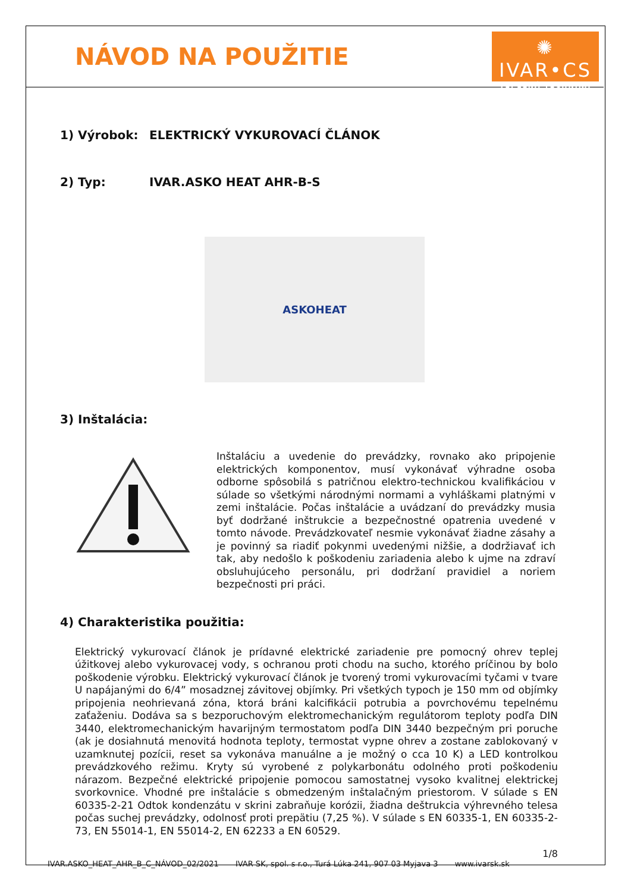NÁVOD NA POUŽITIE
✺ IVAR•CS
TEPELNÁ TECHNIKA
1) Výrobok: ELEKTRICKÝ VYKUROVACÍ ČLÁNOK
2) Typ: IVAR.ASKO HEAT AHR-B-S
ASKOHEAT
3) Inštalácia:
Inštaláciu a uvedenie do prevádzky, rovnako ako pripojenie elektrických komponentov, musí vykonávať výhradne osoba odborne spôsobilá s patričnou elektro-technickou kvalifikáciou v súlade so všetkými národnými normami a vyhláškami platnými v zemi inštalácie. Počas inštalácie a uvádzaní do prevádzky musia byť dodržané inštrukcie a bezpečnostné opatrenia uvedené v tomto návode. Prevádzkovateľ nesmie vykonávať žiadne zásahy a je povinný sa riadiť pokynmi uvedenými nižšie, a dodržiavať ich tak, aby nedošlo k poškodeniu zariadenia alebo k ujme na zdraví obsluhujúceho personálu, pri dodržaní pravidiel a noriem bezpečnosti pri práci.
4) Charakteristika použitia:
Elektrický vykurovací článok je prídavné elektrické zariadenie pre pomocný ohrev teplej úžitkovej alebo vykurovacej vody, s ochranou proti chodu na sucho, ktorého príčinou by bolo poškodenie výrobku. Elektrický vykurovací článok je tvorený tromi vykurovacími tyčami v tvare U napájanými do 6/4” mosadznej závitovej objímky. Pri všetkých typoch je 150 mm od objímky pripojenia neohrievaná zóna, ktorá bráni kalcifikácii potrubia a povrchovému tepelnému zaťaženiu. Dodáva sa s bezporuchovým elektromechanickým regulátorom teploty podľa DIN 3440, elektromechanickým havarijným termostatom podľa DIN 3440 bezpečným pri poruche (ak je dosiahnutá menovitá hodnota teploty, termostat vypne ohrev a zostane zablokovaný v uzamknutej pozícii, reset sa vykonáva manuálne a je možný o cca 10 K) a LED kontrolkou prevádzkového režimu. Kryty sú vyrobené z polykarbonátu odolného proti poškodeniu nárazom. Bezpečné elektrické pripojenie pomocou samostatnej vysoko kvalitnej elektrickej svorkovnice. Vhodné pre inštalácie s obmedzeným inštalačným priestorom. V súlade s EN 60335-2-21 Odtok kondenzátu v skrini zabraňuje korózii, žiadna deštrukcia výhrevného telesa počas suchej prevádzky, odolnosť proti prepätiu (7,25 %). V súlade s EN 60335-1, EN 60335-2-73, EN 55014-1, EN 55014-2, EN 62233 a EN 60529.
1/8
IVAR.ASKO_HEAT_AHR_B_C_NÁVOD_02/2021 IVAR SK, spol. s r.o., Turá Lúka 241, 907 03 Myjava 3 www.ivarsk.sk